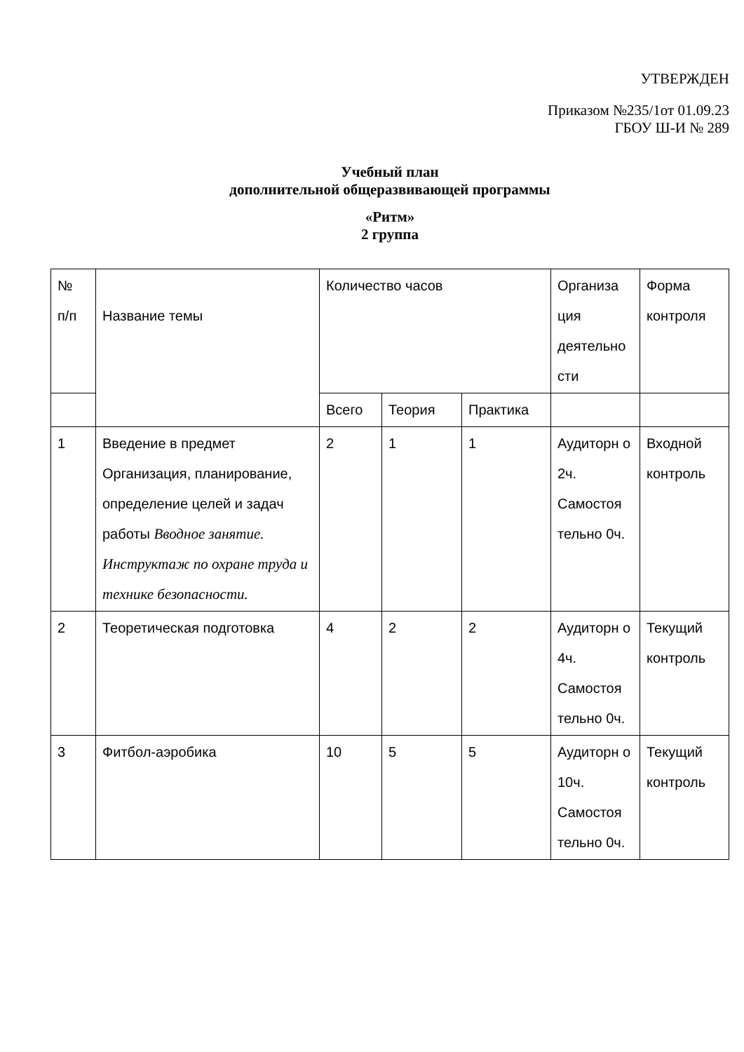УТВЕРЖДЕН
Приказом №235/1от 01.09.23
ГБОУ Ш-И № 289
Учебный план
дополнительной общеразвивающей программы
«Ритм»
2 группа
| № п/п | Название темы | Количество часов | | | Организа ция деятельно сти | Форма контроля |
| | | Всего | Теория | Практика | | |
| 1 | Введение в предмет Организация, планирование, определение целей и задач работы Вводное занятие. Инструктаж по охране труда и технике безопасности. | 2 | 1 | 1 | Аудиторн о 2ч. Самостоя тельно 0ч. | Входной контроль |
| 2 | Теоретическая подготовка | 4 | 2 | 2 | Аудиторн о 4ч. Самостоя тельно 0ч. | Текущий контроль |
| 3 | Фитбол-аэробика | 10 | 5 | 5 | Аудиторн о 10ч. Самостоя тельно 0ч. | Текущий контроль |